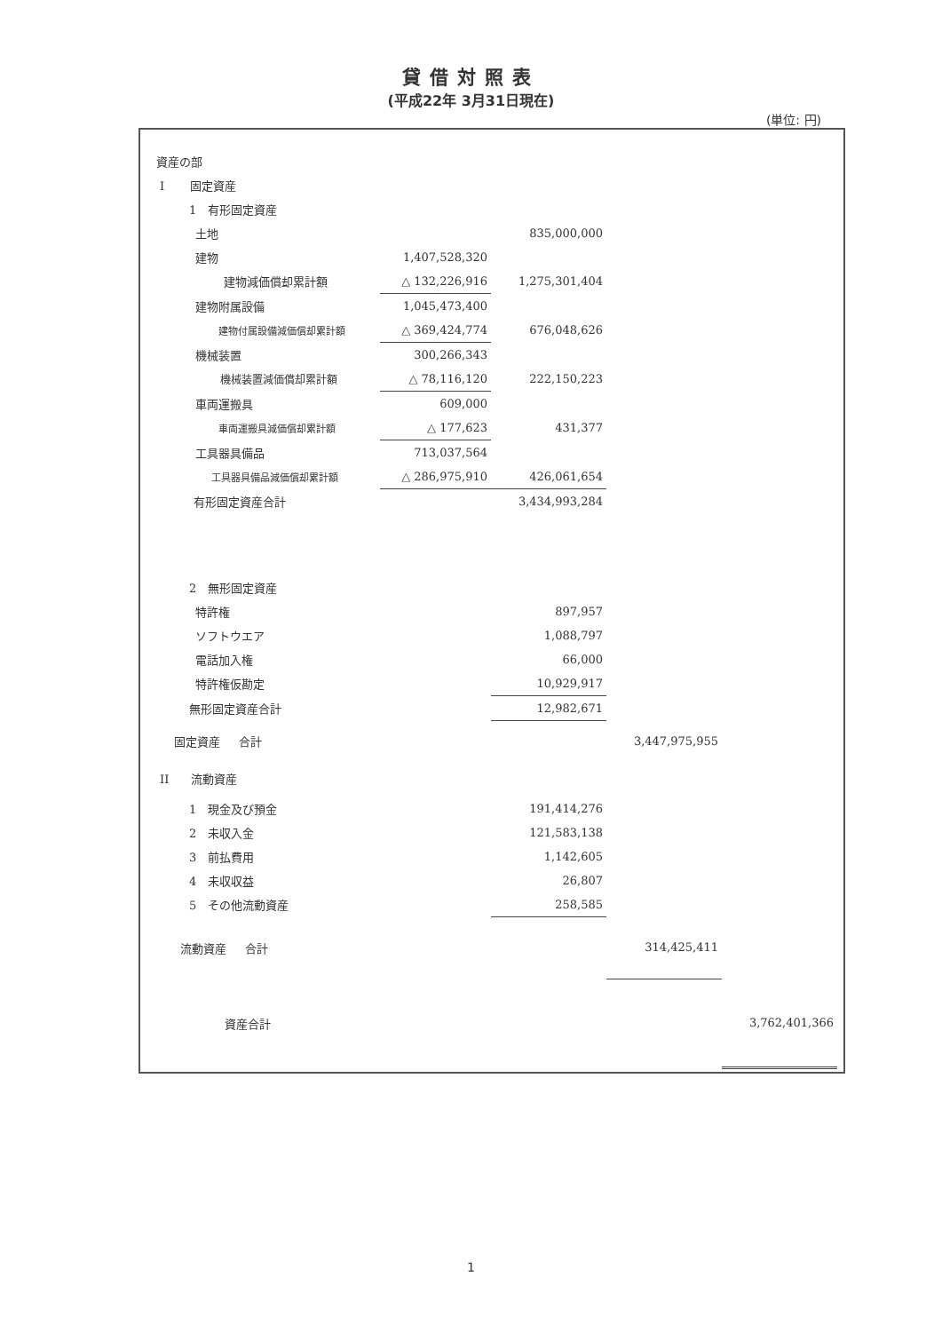貸借対照表
(平成22年 3月31日現在)
(単位: 円)
| 資産の部 | | | | |
| I 固定資産 | | | | |
| 1 有形固定資産 | | | | |
| 土地 | | 835,000,000 | | |
| 建物 | 1,407,528,320 | | | |
| 建物減価償却累計額 | △ 132,226,916 | 1,275,301,404 | | |
| 建物附属設備 | 1,045,473,400 | | | |
| 建物付属設備減価償却累計額 | △ 369,424,774 | 676,048,626 | | |
| 機械装置 | 300,266,343 | | | |
| 機械装置減価償却累計額 | △ 78,116,120 | 222,150,223 | | |
| 車両運搬具 | 609,000 | | | |
| 車両運搬具減価償却累計額 | △ 177,623 | 431,377 | | |
| 工具器具備品 | 713,037,564 | | | |
| 工具器具備品減価償却累計額 | △ 286,975,910 | 426,061,654 | | |
| 有形固定資産合計 | | 3,434,993,284 | | |
| 2 無形固定資産 | | | | |
| 特許権 | | 897,957 | | |
| ソフトウエア | | 1,088,797 | | |
| 電話加入権 | | 66,000 | | |
| 特許権仮勘定 | | 10,929,917 | | |
| 無形固定資産合計 | | 12,982,671 | | |
| 固定資産 合計 | | | 3,447,975,955 | |
| II 流動資産 | | | | |
| 1 現金及び預金 | | 191,414,276 | | |
| 2 未収入金 | | 121,583,138 | | |
| 3 前払費用 | | 1,142,605 | | |
| 4 未収収益 | | 26,807 | | |
| 5 その他流動資産 | | 258,585 | | |
| 流動資産 合計 | | | 314,425,411 | |
| 資産合計 | | | | 3,762,401,366 |
1